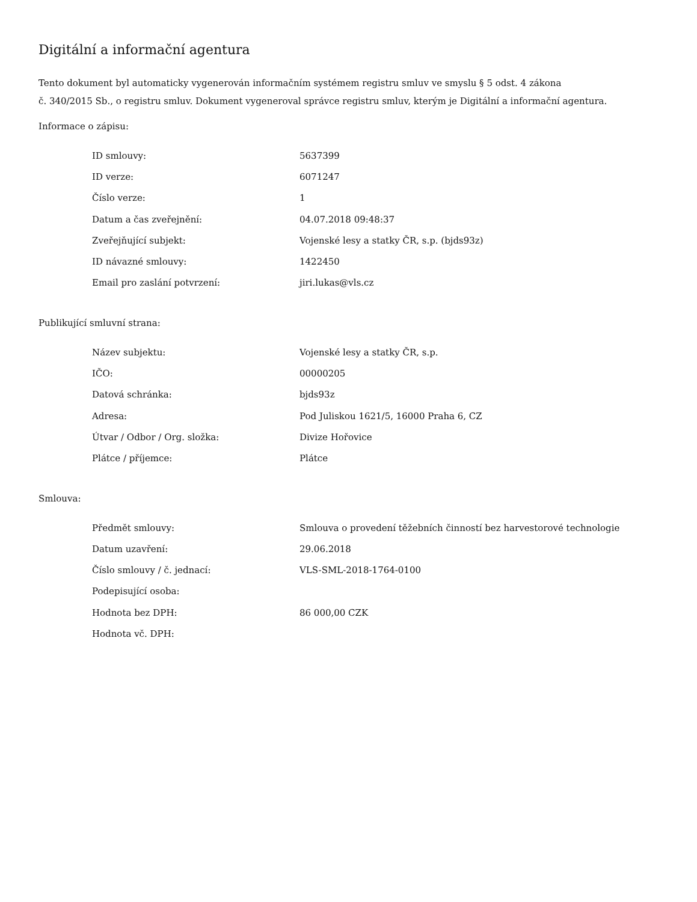Digitální a informační agentura
Tento dokument byl automaticky vygenerován informačním systémem registru smluv ve smyslu § 5 odst. 4 zákona
č. 340/2015 Sb., o registru smluv. Dokument vygeneroval správce registru smluv, kterým je Digitální a informační agentura.
Informace o zápisu:
| ID smlouvy: | 5637399 |
| ID verze: | 6071247 |
| Číslo verze: | 1 |
| Datum a čas zveřejnění: | 04.07.2018 09:48:37 |
| Zveřejňující subjekt: | Vojenské lesy a statky ČR, s.p. (bjds93z) |
| ID návazné smlouvy: | 1422450 |
| Email pro zaslání potvrzení: | jiri.lukas@vls.cz |
Publikující smluvní strana:
| Název subjektu: | Vojenské lesy a statky ČR, s.p. |
| IČO: | 00000205 |
| Datová schránka: | bjds93z |
| Adresa: | Pod Juliskou 1621/5, 16000 Praha 6, CZ |
| Útvar / Odbor / Org. složka: | Divize Hořovice |
| Plátce / příjemce: | Plátce |
Smlouva:
| Předmět smlouvy: | Smlouva o provedení těžebních činností bez harvestorové technologie |
| Datum uzavření: | 29.06.2018 |
| Číslo smlouvy / č. jednací: | VLS-SML-2018-1764-0100 |
| Podepisující osoba: | |
| Hodnota bez DPH: | 86 000,00 CZK |
| Hodnota vč. DPH: | |